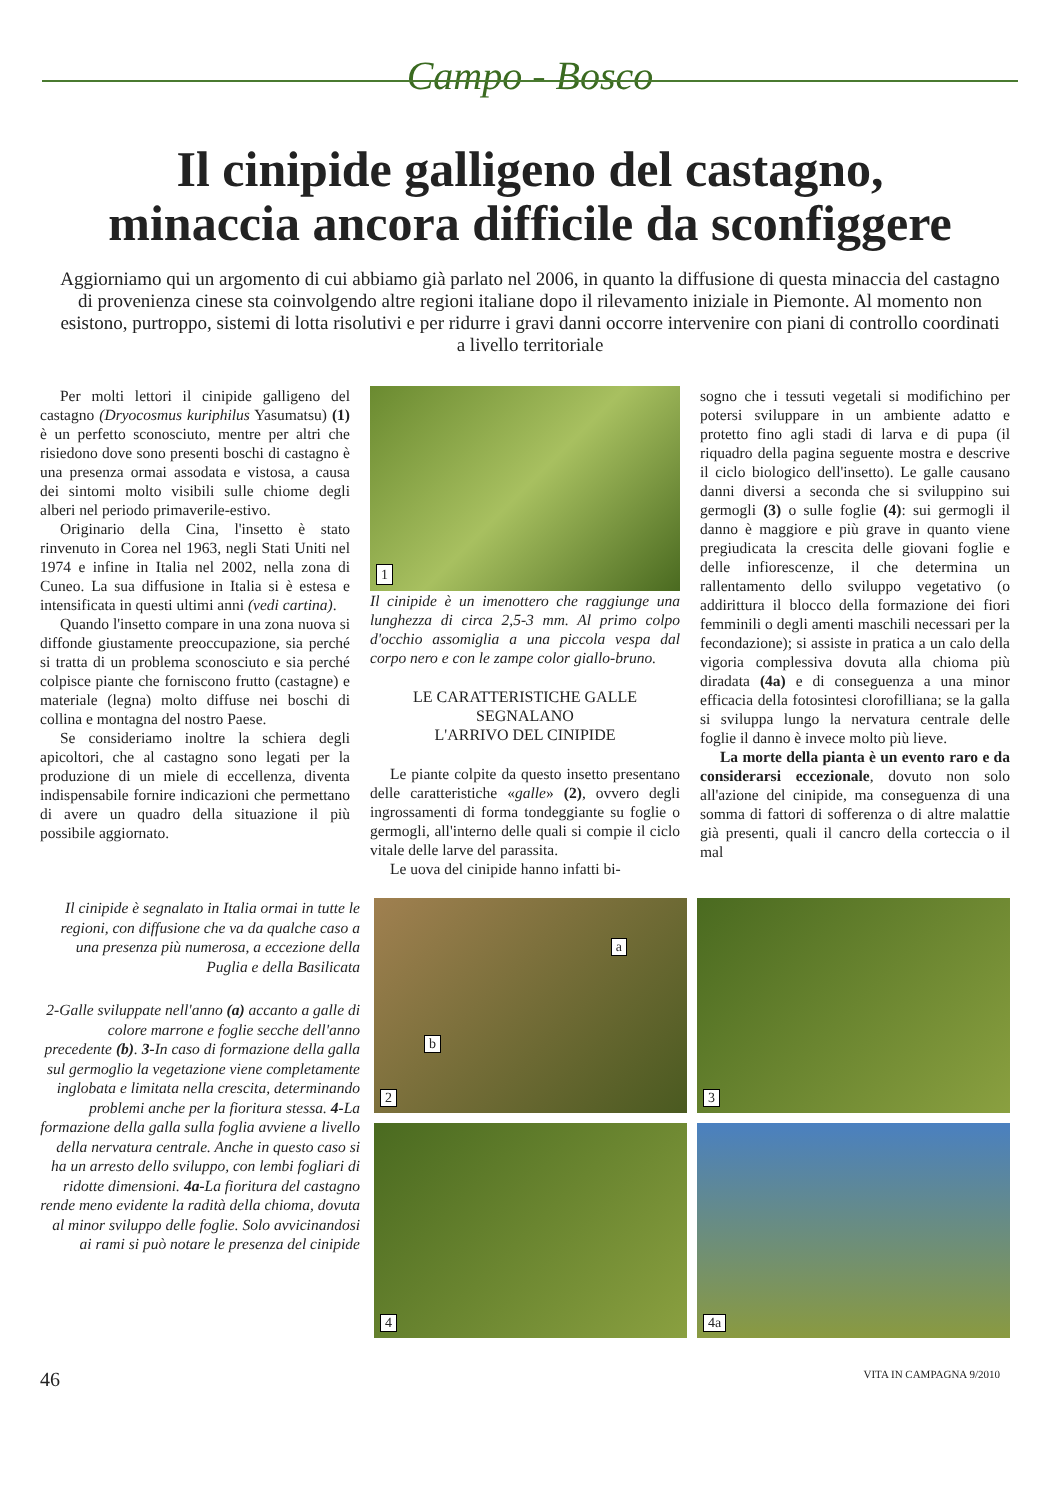Campo - Bosco
Il cinipide galligeno del castagno,
minaccia ancora difficile da sconfiggere
Aggiorniamo qui un argomento di cui abbiamo già parlato nel 2006, in quanto la diffusione di questa minaccia del castagno di provenienza cinese sta coinvolgendo altre regioni italiane dopo il rilevamento iniziale in Piemonte. Al momento non esistono, purtroppo, sistemi di lotta risolutivi e per ridurre i gravi danni occorre intervenire con piani di controllo coordinati a livello territoriale
Per molti lettori il cinipide galligeno del castagno (Dryocosmus kuriphilus Yasumatsu) (1) è un perfetto sconosciuto, mentre per altri che risiedono dove sono presenti boschi di castagno è una presenza ormai assodata e vistosa, a causa dei sintomi molto visibili sulle chiome degli alberi nel periodo primaverile-estivo.
Originario della Cina, l'insetto è stato rinvenuto in Corea nel 1963, negli Stati Uniti nel 1974 e infine in Italia nel 2002, nella zona di Cuneo. La sua diffusione in Italia si è estesa e intensificata in questi ultimi anni (vedi cartina).
Quando l'insetto compare in una zona nuova si diffonde giustamente preoccupazione, sia perché si tratta di un problema sconosciuto e sia perché colpisce piante che forniscono frutto (castagne) e materiale (legna) molto diffuse nei boschi di collina e montagna del nostro Paese.
Se consideriamo inoltre la schiera degli apicoltori, che al castagno sono legati per la produzione di un miele di eccellenza, diventa indispensabile fornire indicazioni che permettano di avere un quadro della situazione il più possibile aggiornato.
1
Il cinipide è un imenottero che raggiunge una lunghezza di circa 2,5-3 mm. Al primo colpo d'occhio assomiglia a una piccola vespa dal corpo nero e con le zampe color giallo-bruno.
LE CARATTERISTICHE GALLE SEGNALANO
L'ARRIVO DEL CINIPIDE
Le piante colpite da questo insetto presentano delle caratteristiche «galle» (2), ovvero degli ingrossamenti di forma tondeggiante su foglie o germogli, all'interno delle quali si compie il ciclo vitale delle larve del parassita.
Le uova del cinipide hanno infatti bi-
sogno che i tessuti vegetali si modifichino per potersi sviluppare in un ambiente adatto e protetto fino agli stadi di larva e di pupa (il riquadro della pagina seguente mostra e descrive il ciclo biologico dell'insetto). Le galle causano danni diversi a seconda che si sviluppino sui germogli (3) o sulle foglie (4): sui germogli il danno è maggiore e più grave in quanto viene pregiudicata la crescita delle giovani foglie e delle infiorescenze, il che determina un rallentamento dello sviluppo vegetativo (o addirittura il blocco della formazione dei fiori femminili o degli amenti maschili necessari per la fecondazione); si assiste in pratica a un calo della vigoria complessiva dovuta alla chioma più diradata (4a) e di conseguenza a una minor efficacia della fotosintesi clorofilliana; se la galla si sviluppa lungo la nervatura centrale delle foglie il danno è invece molto più lieve.
La morte della pianta è un evento raro e da considerarsi eccezionale, dovuto non solo all'azione del cinipide, ma conseguenza di una somma di fattori di sofferenza o di altre malattie già presenti, quali il cancro della corteccia o il mal
Il cinipide è segnalato in Italia ormai in tutte le regioni, con diffusione che va da qualche caso a una presenza più numerosa, a eccezione della Puglia e della Basilicata
2-Galle sviluppate nell'anno (a) accanto a galle di colore marrone e foglie secche dell'anno precedente (b). 3-In caso di formazione della galla sul germoglio la vegetazione viene completamente inglobata e limitata nella crescita, determinando problemi anche per la fioritura stessa. 4-La formazione della galla sulla foglia avviene a livello della nervatura centrale. Anche in questo caso si ha un arresto dello sviluppo, con lembi fogliari di ridotte dimensioni. 4a-La fioritura del castagno rende meno evidente la radità della chioma, dovuta al minor sviluppo delle foglie. Solo avvicinandosi ai rami si può notare le presenza del cinipide
a
b
2
3
4
4a
46 VITA IN CAMPAGNA 9/2010